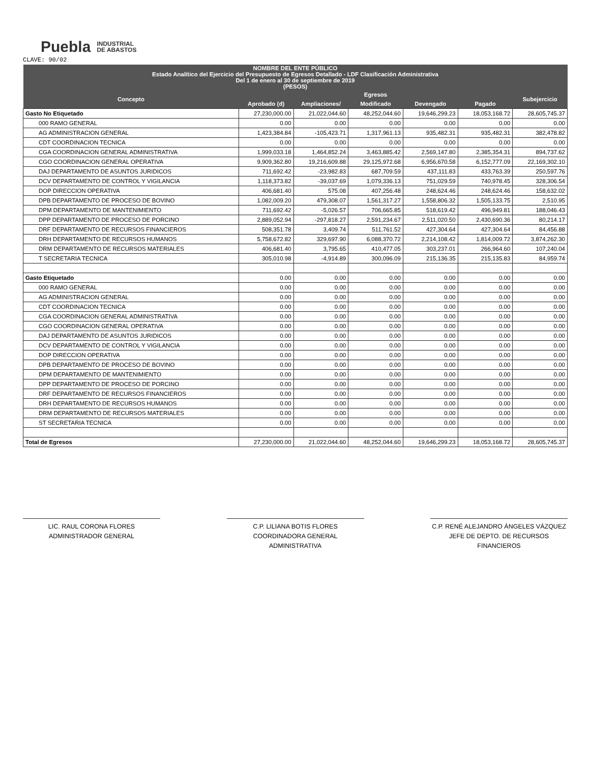Puebla INDUSTRIAL
DE ABASTOS
CLAVE: 90/02
| NOMBRE DEL ENTE PÚBLICO Estado Analítico del Ejercicio del Presupuesto de Egresos Detallado - LDF Clasificación Administrativa Del 1 de enero al 30 de septiembre de 2019 (PESOS) | | | | | | |
| --- | --- | --- | --- | --- | --- | --- |
| Concepto | Egresos | | | | | Subejercicio |
| | Aprobado (d) | Ampliaciones/ | Modificado | Devengado | Pagado | |
| Gasto No Etiquetado | 27,230,000.00 | 21,022,044.60 | 48,252,044.60 | 19,646,299.23 | 18,053,168.72 | 28,605,745.37 |
| 000 RAMO GENERAL | 0.00 | 0.00 | 0.00 | 0.00 | 0.00 | 0.00 |
| AG ADMINISTRACION GENERAL | 1,423,384.84 | -105,423.71 | 1,317,961.13 | 935,482.31 | 935,482.31 | 382,478.82 |
| CDT COORDINACION TECNICA | 0.00 | 0.00 | 0.00 | 0.00 | 0.00 | 0.00 |
| CGA COORDINACION GENERAL ADMINISTRATIVA | 1,999,033.18 | 1,464,852.24 | 3,463,885.42 | 2,569,147.80 | 2,385,354.31 | 894,737.62 |
| CGO COORDINACION GENERAL OPERATIVA | 9,909,362.80 | 19,216,609.88 | 29,125,972.68 | 6,956,670.58 | 6,152,777.09 | 22,169,302.10 |
| DAJ DEPARTAMENTO DE ASUNTOS JURIDICOS | 711,692.42 | -23,982.83 | 687,709.59 | 437,111.83 | 433,763.39 | 250,597.76 |
| DCV DEPARTAMENTO DE CONTROL Y VIGILANCIA | 1,118,373.82 | -39,037.69 | 1,079,336.13 | 751,029.59 | 740,978.45 | 328,306.54 |
| DOP DIRECCION OPERATIVA | 406,681.40 | 575.08 | 407,256.48 | 248,624.46 | 248,624.46 | 158,632.02 |
| DPB DEPARTAMENTO DE PROCESO DE BOVINO | 1,082,009.20 | 479,308.07 | 1,561,317.27 | 1,558,806.32 | 1,505,133.75 | 2,510.95 |
| DPM DEPARTAMENTO DE MANTENIMIENTO | 711,692.42 | -5,026.57 | 706,665.85 | 518,619.42 | 496,949.81 | 188,046.43 |
| DPP DEPARTAMENTO DE PROCESO DE PORCINO | 2,889,052.94 | -297,818.27 | 2,591,234.67 | 2,511,020.50 | 2,430,690.36 | 80,214.17 |
| DRF DEPARTAMENTO DE RECURSOS FINANCIEROS | 508,351.78 | 3,409.74 | 511,761.52 | 427,304.64 | 427,304.64 | 84,456.88 |
| DRH DEPARTAMENTO DE RECURSOS HUMANOS | 5,758,672.82 | 329,697.90 | 6,088,370.72 | 2,214,108.42 | 1,814,009.72 | 3,874,262.30 |
| DRM DEPARTAMENTO DE RECURSOS MATERIALES | 406,681.40 | 3,795.65 | 410,477.05 | 303,237.01 | 266,964.60 | 107,240.04 |
| T SECRETARIA TECNICA | 305,010.98 | -4,914.89 | 300,096.09 | 215,136.35 | 215,135.83 | 84,959.74 |
| Gasto Etiquetado | 0.00 | 0.00 | 0.00 | 0.00 | 0.00 | 0.00 |
| 000 RAMO GENERAL | 0.00 | 0.00 | 0.00 | 0.00 | 0.00 | 0.00 |
| AG ADMINISTRACION GENERAL | 0.00 | 0.00 | 0.00 | 0.00 | 0.00 | 0.00 |
| CDT COORDINACION TECNICA | 0.00 | 0.00 | 0.00 | 0.00 | 0.00 | 0.00 |
| CGA COORDINACION GENERAL ADMINISTRATIVA | 0.00 | 0.00 | 0.00 | 0.00 | 0.00 | 0.00 |
| CGO COORDINACION GENERAL OPERATIVA | 0.00 | 0.00 | 0.00 | 0.00 | 0.00 | 0.00 |
| DAJ DEPARTAMENTO DE ASUNTOS JURIDICOS | 0.00 | 0.00 | 0.00 | 0.00 | 0.00 | 0.00 |
| DCV DEPARTAMENTO DE CONTROL Y VIGILANCIA | 0.00 | 0.00 | 0.00 | 0.00 | 0.00 | 0.00 |
| DOP DIRECCION OPERATIVA | 0.00 | 0.00 | 0.00 | 0.00 | 0.00 | 0.00 |
| DPB DEPARTAMENTO DE PROCESO DE BOVINO | 0.00 | 0.00 | 0.00 | 0.00 | 0.00 | 0.00 |
| DPM DEPARTAMENTO DE MANTENIMIENTO | 0.00 | 0.00 | 0.00 | 0.00 | 0.00 | 0.00 |
| DPP DEPARTAMENTO DE PROCESO DE PORCINO | 0.00 | 0.00 | 0.00 | 0.00 | 0.00 | 0.00 |
| DRF DEPARTAMENTO DE RECURSOS FINANCIEROS | 0.00 | 0.00 | 0.00 | 0.00 | 0.00 | 0.00 |
| DRH DEPARTAMENTO DE RECURSOS HUMANOS | 0.00 | 0.00 | 0.00 | 0.00 | 0.00 | 0.00 |
| DRM DEPARTAMENTO DE RECURSOS MATERIALES | 0.00 | 0.00 | 0.00 | 0.00 | 0.00 | 0.00 |
| ST SECRETARIA TECNICA | 0.00 | 0.00 | 0.00 | 0.00 | 0.00 | 0.00 |
| Total de Egresos | 27,230,000.00 | 21,022,044.60 | 48,252,044.60 | 19,646,299.23 | 18,053,168.72 | 28,605,745.37 |
LIC. RAUL CORONA FLORES
ADMINISTRADOR GENERAL
C.P. LILIANA BOTIS FLORES
COORDINADORA GENERAL ADMINISTRATIVA
C.P. RENÉ ALEJANDRO ÁNGELES VÁZQUEZ
JEFE DE DEPTO. DE RECURSOS FINANCIEROS